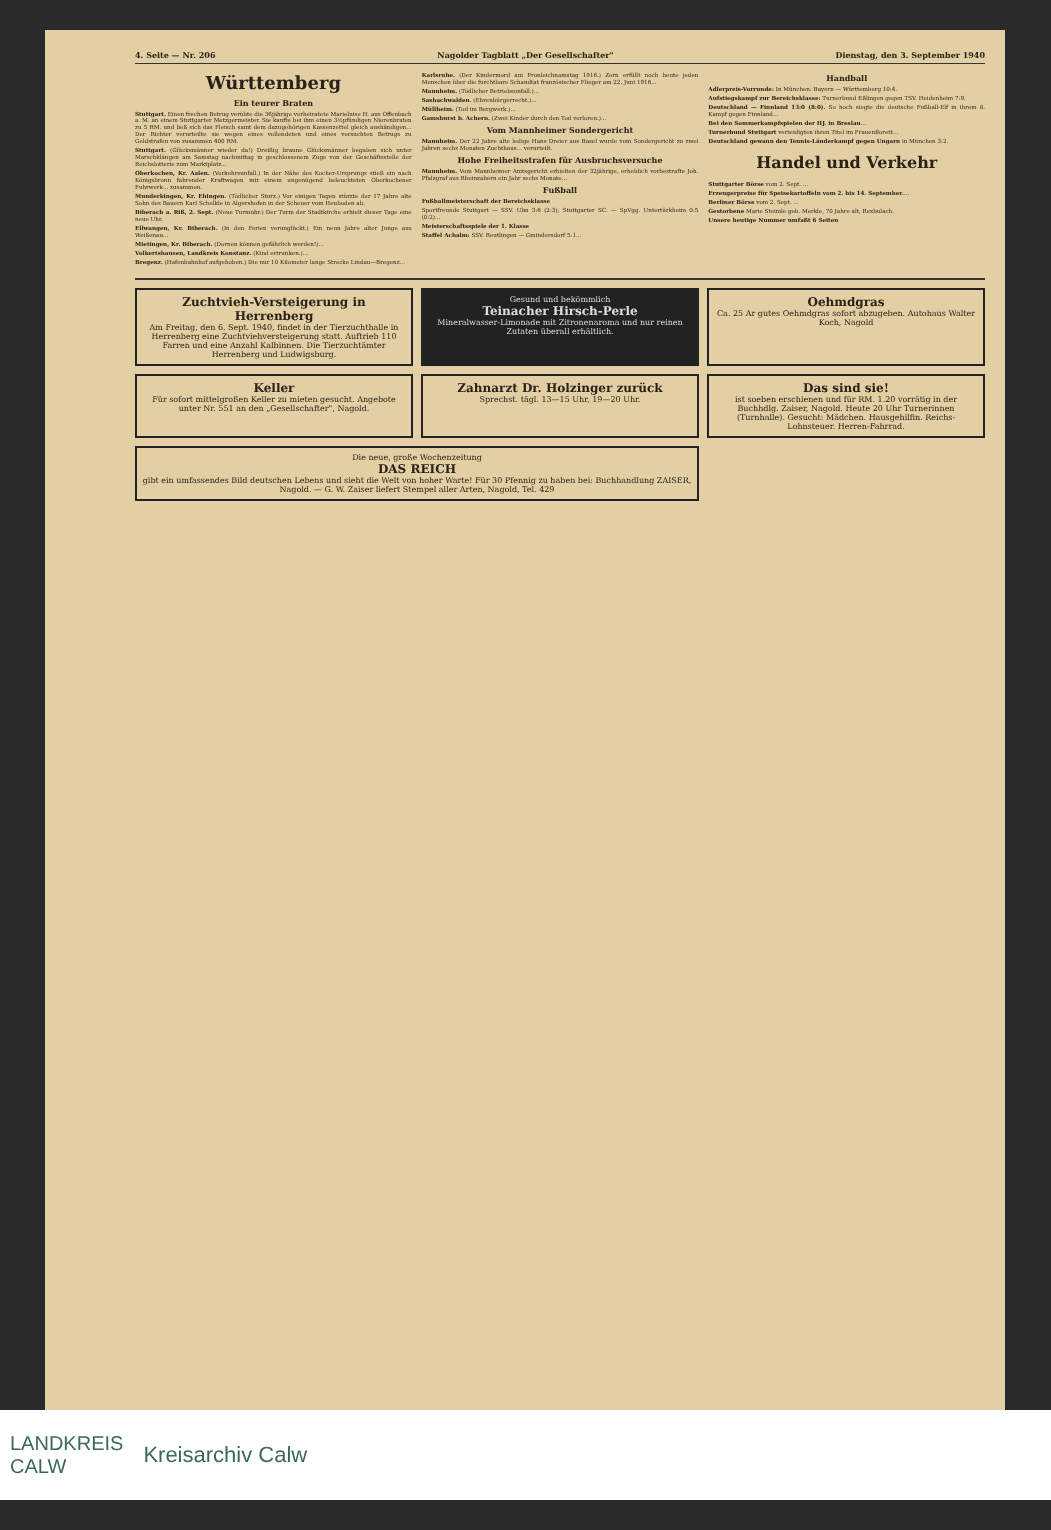4. Seite — Nr. 206 Nagolder Tagblatt „Der Gesellschafter" Dienstag, den 3. September 1940
Württemberg
Ein teurer Braten
Stuttgart. Einen frechen Betrug verübte die 36jährige verheiratete Marieluise H. aus Offenbach a. M. an einem Stuttgarter Metzgermeister. Sie kaufte bei ihm einen 3½pfündigen Nierenbraten zu 5 RM. und ließ sich das Fleisch samt dem dazugehörigen Kassenzettel gleich aushändigen... Der Richter verurteilte sie wegen eines vollendeten und eines versuchten Betrugs zu Geldstrafen von zusammen 400 RM.
Stuttgart. (Glücksmänner wieder da!) Dreißig braune Glücksmänner begaben sich unter Marschklängen am Samstag nachmittag in geschlossenem Zuge von der Geschäftsstelle der Reichslotterie zum Marktplatz...
Oberkochen, Kr. Aalen. (Verkehrsunfall.) In der Nähe des Kocher-Ursprungs stieß ein nach Königsbronn fahrender Kraftwagen mit einem ungenügend beleuchteten Oberkochener Fuhrwerk... zusammen.
Munderkingen, Kr. Ehingen. (Tödlicher Sturz.) Vor einigen Tagen stürzte der 17 Jahre alte Sohn des Bauern Karl Schelkle in Algershofen in der Scheuer vom Heuboden ab.
Biberach a. Riß, 2. Sept. (Neue Turmuhr.) Der Turm der Stadtkirche erhielt dieser Tage eine neue Uhr.
Ellwangen, Kr. Biberach. (In den Ferien verunglückt.) Ein neun Jahre alter Junge aus Weißenau...
Mietingen, Kr. Biberach. (Dornen können gefährlich werden!)...
Volkertshausen, Landkreis Konstanz. (Kind ertrunken.)...
Bregenz. (Hafenbahnhof aufgehoben.) Die nur 10 Kilometer lange Strecke Lindau—Bregenz...
Karlsruhe. (Der Kindermord am Fronleichnamstag 1916.) Zorn erfüllt noch heute jeden Menschen über die furchtbare Schandtat französischer Flieger am 22. Juni 1916...
Mannheim. (Tödlicher Betriebsunfall.)...
Sasbachwalden. (Ehrenbürgerrecht.)...
Müllheim. (Tod im Bergwerk.)...
Gamshurst b. Achern. (Zwei Kinder durch den Tod verloren.)...
Vom Mannheimer Sondergericht
Mannheim. Der 22 Jahre alte ledige Hans Dreier aus Basel wurde vom Sondergericht zu zwei Jahren sechs Monaten Zuchthaus... verurteilt.
Hohe Freiheitsstrafen für Ausbruchsversuche
Mannheim. Vom Mannheimer Amtsgericht erhielten der 32jährige, erheblich vorbestrafte Joh. Pfalzgraf aus Rheinzabern ein Jahr sechs Monate...
Fußball
Fußballmeisterschaft der Bereichsklasse
Sportfreunde Stuttgart — SSV. Ulm 3:6 (2:3); Stuttgarter SC. — SpVgg. Untertürkheim 0:5 (0:2)...
Meisterschaftsspiele der 1. Klasse
Staffel Achalm: SSV. Reutlingen — Gmindersdorf 5:1...
Handball
Adlerpreis-Vorrunde: In München: Bayern — Württemberg 10:4.
Aufstiegskampf zur Bereichsklasse: Turnerbund Eßlingen gegen TSV. Heidenheim 7:9.
Deutschland — Finnland 13:0 (8:0). So hoch siegte die deutsche Fußball-Elf in ihrem 8. Kampf gegen Finnland...
Bei den Sommerkampfspielen der HJ. in Breslau...
Turnerbund Stuttgart verteidigten ihren Titel im Frauenflorett...
Deutschland gewann den Tennis-Länderkampf gegen Ungarn in München 3:2.
Handel und Verkehr
Stuttgarter Börse vom 2. Sept. ...
Erzeugerpreise für Speisekartoffeln vom 2. bis 14. September....
Berliner Börse vom 2. Sept. ...
Gestorbene Marie Steimle geb. Merkle, 70 Jahre alt, Rexbulach.
Unsere heutige Nummer umfaßt 6 Seiten
Zuchtvieh-Versteigerung in Herrenberg
Am Freitag, den 6. Sept. 1940, findet in der Tierzuchthalle in Herrenberg eine Zuchtviehversteigerung statt. Auftrieb 110 Farren und eine Anzahl Kalbinnen. Die Tierzuchtämter Herrenberg und Ludwigsburg.
Gesund und bekömmlich
Teinacher Hirsch-Perle
Mineralwasser-Limonade mit Zitronenaroma und nur reinen Zutaten überall erhältlich.
Oehmdgras
Ca. 25 Ar gutes Oehmdgras sofort abzugeben. Autohaus Walter Koch, Nagold
Keller
Für sofort mittelgroßen Keller zu mieten gesucht. Angebote unter Nr. 551 an den „Gesellschafter", Nagold.
Zahnarzt Dr. Holzinger zurück
Sprechst. tägl. 13—15 Uhr, 19—20 Uhr.
Das sind sie!
ist soeben erschienen und für RM. 1.20 vorrätig in der Buchhdlg. Zaiser, Nagold. Heute 20 Uhr Turnerinnen (Turnhalle). Gesucht: Mädchen. Hausgehilfin. Reichs-Lohnsteuer. Herren-Fahrrad.
Die neue, große Wochenzeitung
DAS REICH
gibt ein umfassendes Bild deutschen Lebens und sieht die Welt von hoher Warte! Für 30 Pfennig zu haben bei: Buchhandlung ZAISER, Nagold. — G. W. Zaiser liefert Stempel aller Arten, Nagold, Tel. 429
LANDKREIS
CALW
Kreisarchiv Calw